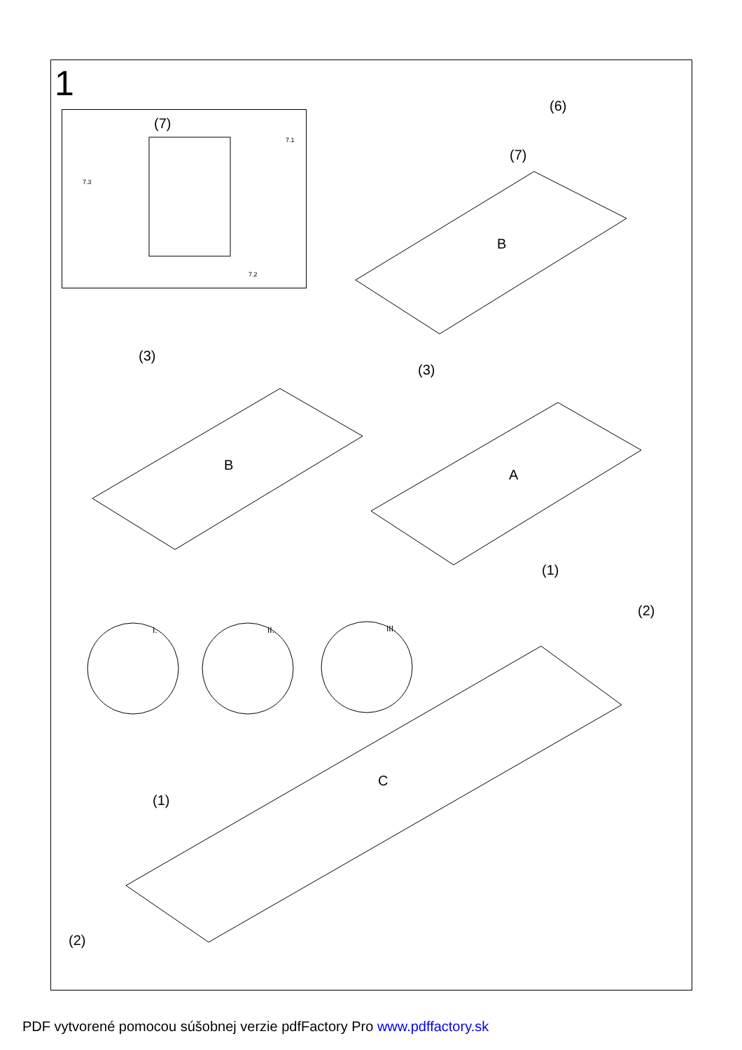1
(7)
7.1
7.3
7.2
(6)
(7)
B
(3)
B
(3)
A
(1)
(2)
I. II. III.
C
(1)
(2)
PDF vytvorené pomocou súšobnej verzie pdfFactory Pro www.pdffactory.sk